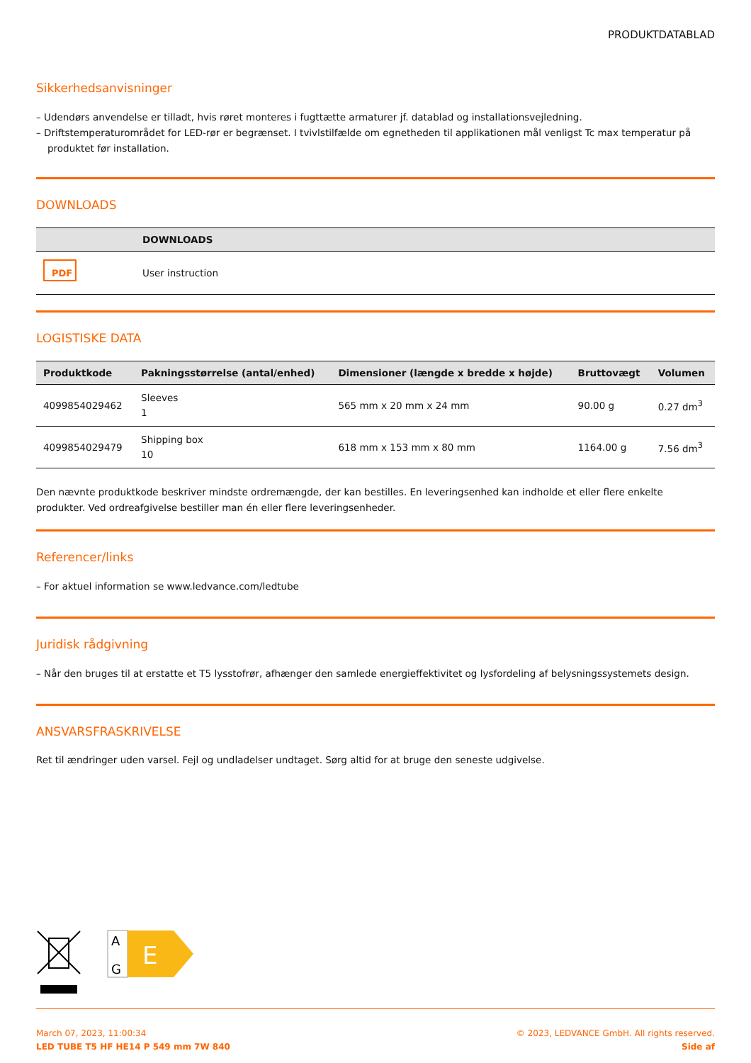PRODUKTDATABLAD
Sikkerhedsanvisninger
– Udendørs anvendelse er tilladt, hvis røret monteres i fugttætte armaturer jf. datablad og installationsvejledning.
– Driftstemperaturområdet for LED-rør er begrænset. I tvivlstilfælde om egnetheden til applikationen mål venligst Tc max temperatur på produktet før installation.
DOWNLOADS
| | DOWNLOADS |
| --- | --- |
| PDF | User instruction |
LOGISTISKE DATA
| Produktkode | Pakningsstørrelse (antal/enhed) | Dimensioner (længde x bredde x højde) | Bruttovægt | Volumen |
| --- | --- | --- | --- | --- |
| 4099854029462 | Sleeves 1 | 565 mm x 20 mm x 24 mm | 90.00 g | 0.27 dm<sup>3</sup> |
| 4099854029479 | Shipping box 10 | 618 mm x 153 mm x 80 mm | 1164.00 g | 7.56 dm<sup>3</sup> |
Den nævnte produktkode beskriver mindste ordremængde, der kan bestilles. En leveringsenhed kan indholde et eller flere enkelte produkter. Ved ordreafgivelse bestiller man én eller flere leveringsenheder.
Referencer/links
– For aktuel information se www.ledvance.com/ledtube
Juridisk rådgivning
– Når den bruges til at erstatte et T5 lysstofrør, afhænger den samlede energieffektivitet og lysfordeling af belysningssystemets design.
ANSVARSFRASKRIVELSE
Ret til ændringer uden varsel. Fejl og undladelser undtaget. Sørg altid for at bruge den seneste udgivelse.
A
G
E
March 07, 2023, 11:00:34
LED TUBE T5 HF HE14 P 549 mm 7W 840
© 2023, LEDVANCE GmbH. All rights reserved.
Side af